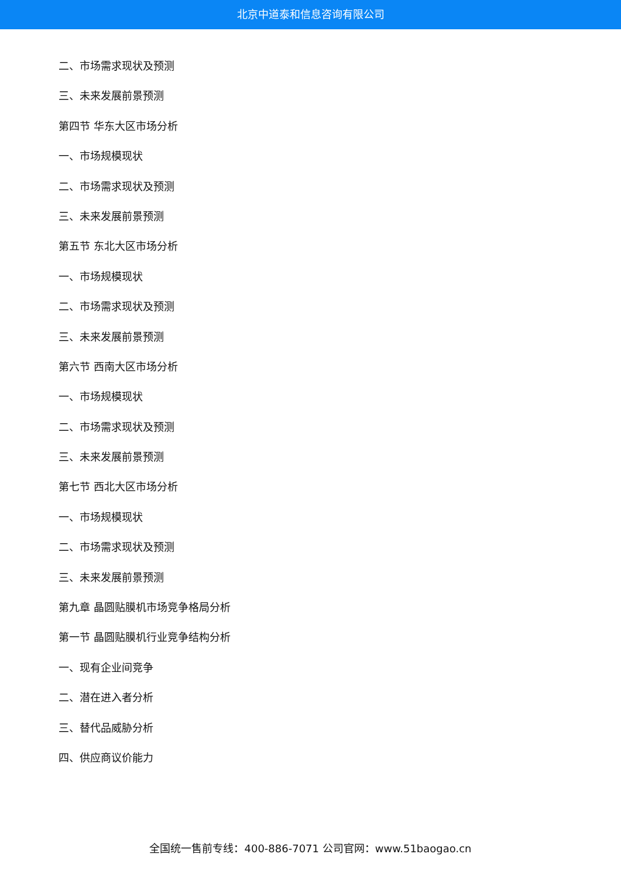北京中道泰和信息咨询有限公司
二、市场需求现状及预测
三、未来发展前景预测
第四节 华东大区市场分析
一、市场规模现状
二、市场需求现状及预测
三、未来发展前景预测
第五节 东北大区市场分析
一、市场规模现状
二、市场需求现状及预测
三、未来发展前景预测
第六节 西南大区市场分析
一、市场规模现状
二、市场需求现状及预测
三、未来发展前景预测
第七节 西北大区市场分析
一、市场规模现状
二、市场需求现状及预测
三、未来发展前景预测
第九章 晶圆贴膜机市场竞争格局分析
第一节 晶圆贴膜机行业竞争结构分析
一、现有企业间竞争
二、潜在进入者分析
三、替代品威胁分析
四、供应商议价能力
全国统一售前专线：400-886-7071 公司官网：www.51baogao.cn